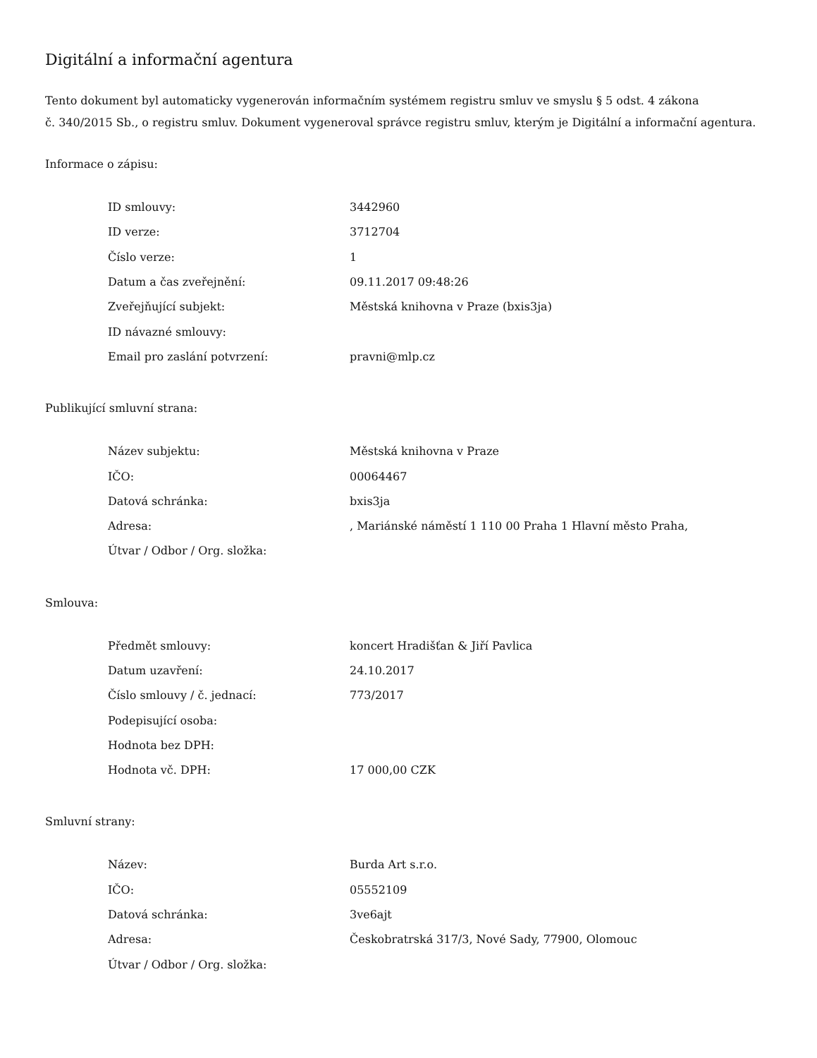Digitální a informační agentura
Tento dokument byl automaticky vygenerován informačním systémem registru smluv ve smyslu § 5 odst. 4 zákona
č. 340/2015 Sb., o registru smluv. Dokument vygeneroval správce registru smluv, kterým je Digitální a informační agentura.
Informace o zápisu:
| ID smlouvy: | 3442960 |
| ID verze: | 3712704 |
| Číslo verze: | 1 |
| Datum a čas zveřejnění: | 09.11.2017 09:48:26 |
| Zveřejňující subjekt: | Městská knihovna v Praze (bxis3ja) |
| ID návazné smlouvy: | |
| Email pro zaslání potvrzení: | pravni@mlp.cz |
Publikující smluvní strana:
| Název subjektu: | Městská knihovna v Praze |
| IČO: | 00064467 |
| Datová schránka: | bxis3ja |
| Adresa: | , Mariánské náměstí 1 110 00 Praha 1 Hlavní město Praha, |
| Útvar / Odbor / Org. složka: | |
Smlouva:
| Předmět smlouvy: | koncert Hradišťan & Jiří Pavlica |
| Datum uzavření: | 24.10.2017 |
| Číslo smlouvy / č. jednací: | 773/2017 |
| Podepisující osoba: | |
| Hodnota bez DPH: | |
| Hodnota vč. DPH: | 17 000,00 CZK |
Smluvní strany:
| Název: | Burda Art s.r.o. |
| IČO: | 05552109 |
| Datová schránka: | 3ve6ajt |
| Adresa: | Českobratrská 317/3, Nové Sady, 77900, Olomouc |
| Útvar / Odbor / Org. složka: | |